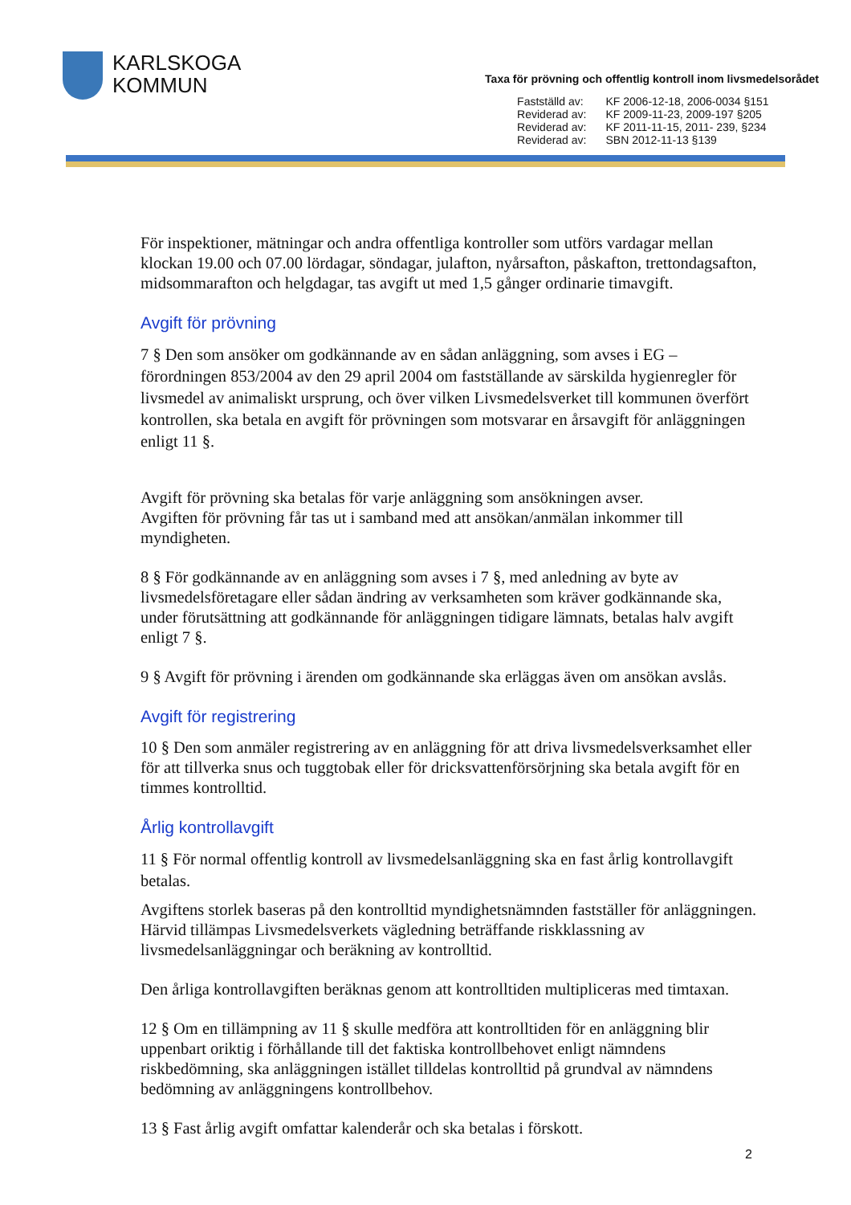KARLSKOGA
KOMMUN
Taxa för prövning och offentlig kontroll inom livsmedelsorådet
| Fastställd av: | KF 2006-12-18, 2006-0034 §151 |
| Reviderad av: | KF 2009-11-23, 2009-197 §205 |
| Reviderad av: | KF 2011-11-15, 2011- 239, §234 |
| Reviderad av: | SBN 2012-11-13 §139 |
För inspektioner, mätningar och andra offentliga kontroller som utförs vardagar mellan klockan 19.00 och 07.00 lördagar, söndagar, julafton, nyårsafton, påskafton, trettondagsafton, midsommarafton och helgdagar, tas avgift ut med 1,5 gånger ordinarie timavgift.
Avgift för prövning
7 § Den som ansöker om godkännande av en sådan anläggning, som avses i EG – förordningen 853/2004 av den 29 april 2004 om fastställande av särskilda hygienregler för livsmedel av animaliskt ursprung, och över vilken Livsmedelsverket till kommunen överfört kontrollen, ska betala en avgift för prövningen som motsvarar en årsavgift för anläggningen enligt 11 §.
Avgift för prövning ska betalas för varje anläggning som ansökningen avser.
Avgiften för prövning får tas ut i samband med att ansökan/anmälan inkommer till myndigheten.
8 § För godkännande av en anläggning som avses i 7 §, med anledning av byte av livsmedelsföretagare eller sådan ändring av verksamheten som kräver godkännande ska, under förutsättning att godkännande för anläggningen tidigare lämnats, betalas halv avgift enligt 7 §.
9 § Avgift för prövning i ärenden om godkännande ska erläggas även om ansökan avslås.
Avgift för registrering
10 § Den som anmäler registrering av en anläggning för att driva livsmedelsverksamhet eller för att tillverka snus och tuggtobak eller för dricksvattenförsörjning ska betala avgift för en timmes kontrolltid.
Årlig kontrollavgift
11 § För normal offentlig kontroll av livsmedelsanläggning ska en fast årlig kontrollavgift betalas.
Avgiftens storlek baseras på den kontrolltid myndighetsnämnden fastställer för anläggningen. Härvid tillämpas Livsmedelsverkets vägledning beträffande riskklassning av livsmedelsanläggningar och beräkning av kontrolltid.
Den årliga kontrollavgiften beräknas genom att kontrolltiden multipliceras med timtaxan.
12 § Om en tillämpning av 11 § skulle medföra att kontrolltiden för en anläggning blir uppenbart oriktig i förhållande till det faktiska kontrollbehovet enligt nämndens riskbedömning, ska anläggningen istället tilldelas kontrolltid på grundval av nämndens bedömning av anläggningens kontrollbehov.
13 § Fast årlig avgift omfattar kalenderår och ska betalas i förskott.
2